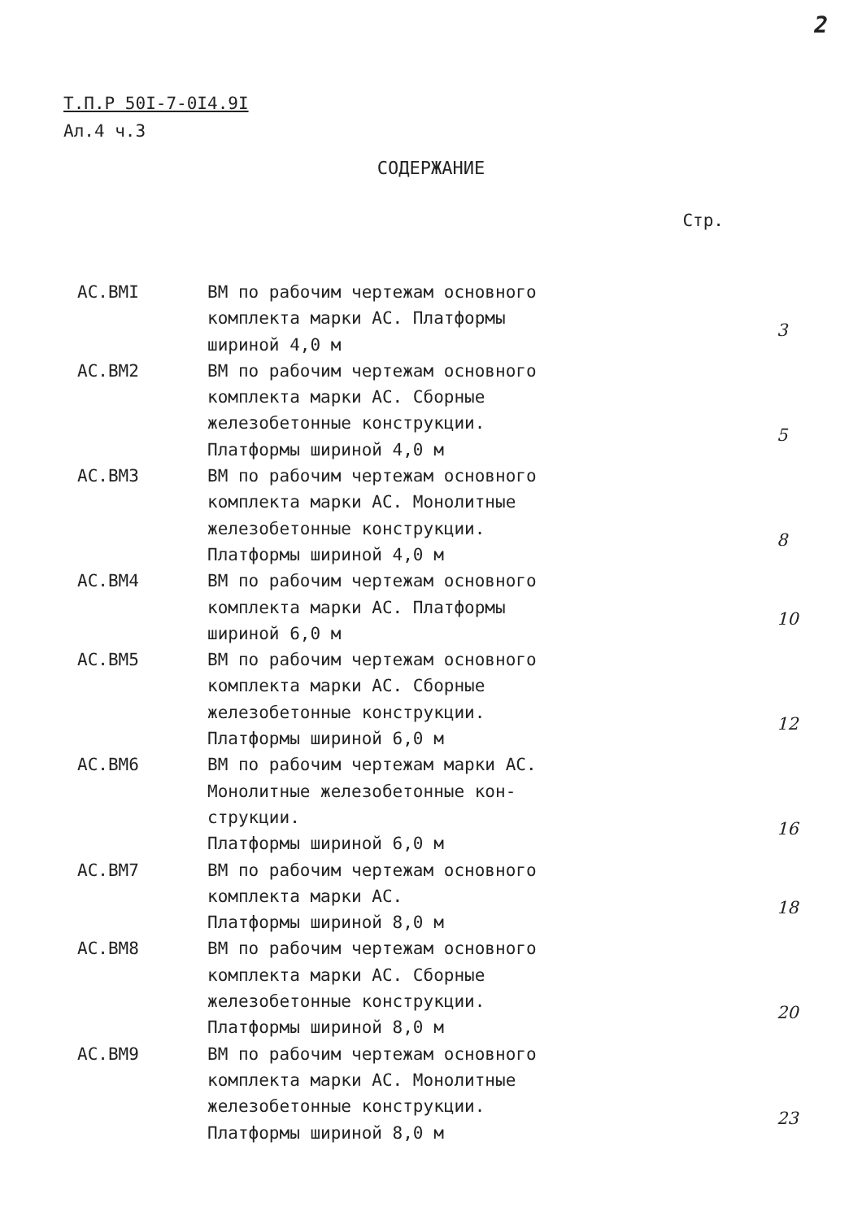2
Т.П.Р 50I-7-0I4.9I
Ал.4 ч.3
СОДЕРЖАНИЕ
Стр.
| АС.ВМI | ВМ по рабочим чертежам основного комплекта марки АС. Платформы шириной 4,0 м | 3 |
| АС.ВМ2 | ВМ по рабочим чертежам основного комплекта марки АС. Сборные железобетонные конструкции. Платформы шириной 4,0 м | 5 |
| АС.ВМ3 | ВМ по рабочим чертежам основного комплекта марки АС. Монолитные железобетонные конструкции. Платформы шириной 4,0 м | 8 |
| АС.ВМ4 | ВМ по рабочим чертежам основного комплекта марки АС. Платформы шириной 6,0 м | 10 |
| АС.ВМ5 | ВМ по рабочим чертежам основного комплекта марки АС. Сборные железобетонные конструкции. Платформы шириной 6,0 м | 12 |
| АС.ВМ6 | ВМ по рабочим чертежам марки АС. Монолитные железобетонные кон- струкции. Платформы шириной 6,0 м | 16 |
| АС.ВМ7 | ВМ по рабочим чертежам основного комплекта марки АС. Платформы шириной 8,0 м | 18 |
| АС.ВМ8 | ВМ по рабочим чертежам основного комплекта марки АС. Сборные железобетонные конструкции. Платформы шириной 8,0 м | 20 |
| АС.ВМ9 | ВМ по рабочим чертежам основного комплекта марки АС. Монолитные железобетонные конструкции. Платформы шириной 8,0 м | 23 |